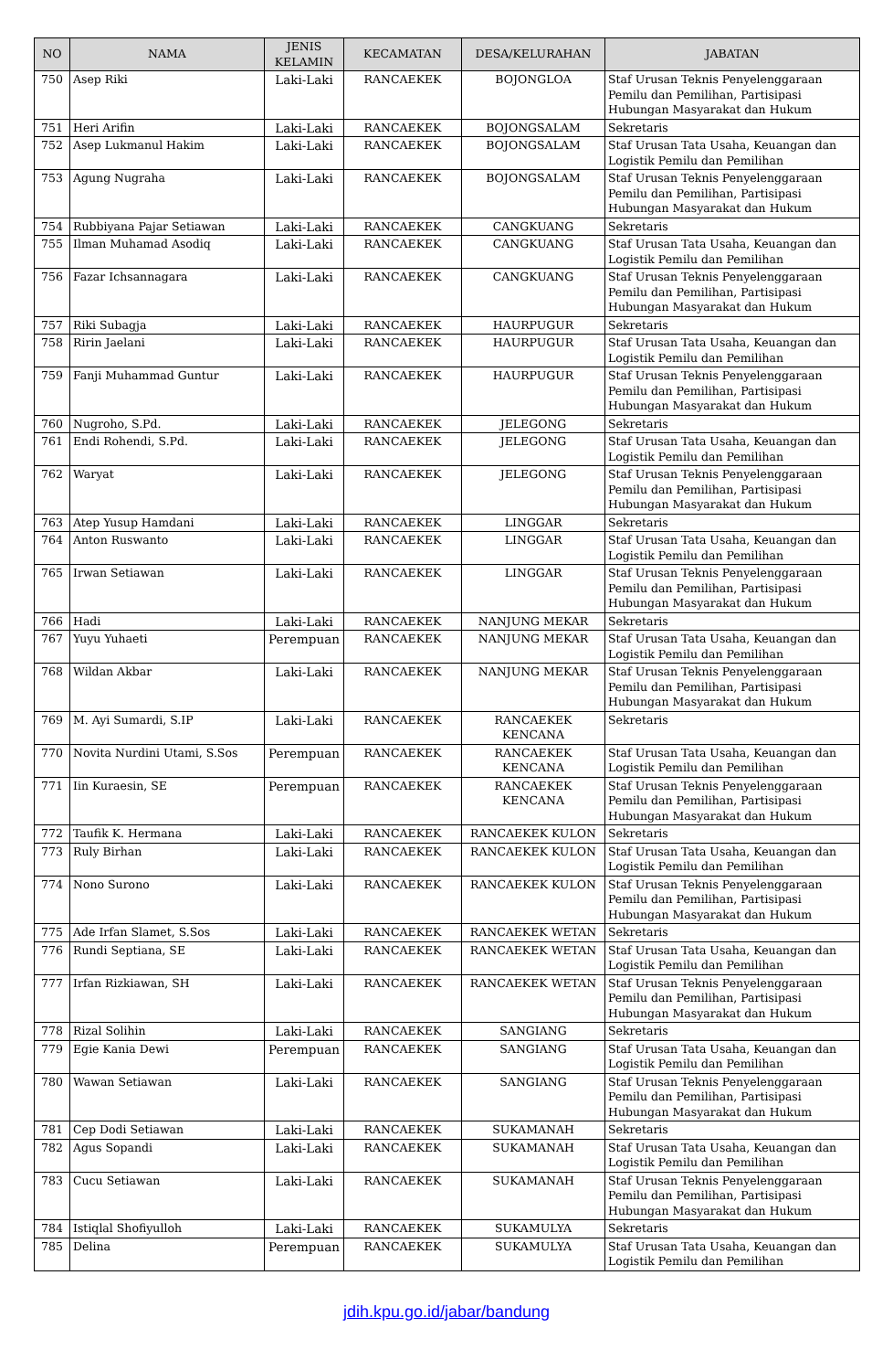| NO | NAMA | JENIS KELAMIN | KECAMATAN | DESA/KELURAHAN | JABATAN |
| --- | --- | --- | --- | --- | --- |
| 750 | Asep Riki | Laki-Laki | RANCAEKEK | BOJONGLOA | Staf Urusan Teknis Penyelenggaraan Pemilu dan Pemilihan, Partisipasi Hubungan Masyarakat dan Hukum |
| 751 | Heri Arifin | Laki-Laki | RANCAEKEK | BOJONGSALAM | Sekretaris |
| 752 | Asep Lukmanul Hakim | Laki-Laki | RANCAEKEK | BOJONGSALAM | Staf Urusan Tata Usaha, Keuangan dan Logistik Pemilu dan Pemilihan |
| 753 | Agung Nugraha | Laki-Laki | RANCAEKEK | BOJONGSALAM | Staf Urusan Teknis Penyelenggaraan Pemilu dan Pemilihan, Partisipasi Hubungan Masyarakat dan Hukum |
| 754 | Rubbiyana Pajar Setiawan | Laki-Laki | RANCAEKEK | CANGKUANG | Sekretaris |
| 755 | Ilman Muhamad Asodiq | Laki-Laki | RANCAEKEK | CANGKUANG | Staf Urusan Tata Usaha, Keuangan dan Logistik Pemilu dan Pemilihan |
| 756 | Fazar Ichsannagara | Laki-Laki | RANCAEKEK | CANGKUANG | Staf Urusan Teknis Penyelenggaraan Pemilu dan Pemilihan, Partisipasi Hubungan Masyarakat dan Hukum |
| 757 | Riki Subagja | Laki-Laki | RANCAEKEK | HAURPUGUR | Sekretaris |
| 758 | Ririn Jaelani | Laki-Laki | RANCAEKEK | HAURPUGUR | Staf Urusan Tata Usaha, Keuangan dan Logistik Pemilu dan Pemilihan |
| 759 | Fanji Muhammad Guntur | Laki-Laki | RANCAEKEK | HAURPUGUR | Staf Urusan Teknis Penyelenggaraan Pemilu dan Pemilihan, Partisipasi Hubungan Masyarakat dan Hukum |
| 760 | Nugroho, S.Pd. | Laki-Laki | RANCAEKEK | JELEGONG | Sekretaris |
| 761 | Endi Rohendi, S.Pd. | Laki-Laki | RANCAEKEK | JELEGONG | Staf Urusan Tata Usaha, Keuangan dan Logistik Pemilu dan Pemilihan |
| 762 | Waryat | Laki-Laki | RANCAEKEK | JELEGONG | Staf Urusan Teknis Penyelenggaraan Pemilu dan Pemilihan, Partisipasi Hubungan Masyarakat dan Hukum |
| 763 | Atep Yusup Hamdani | Laki-Laki | RANCAEKEK | LINGGAR | Sekretaris |
| 764 | Anton Ruswanto | Laki-Laki | RANCAEKEK | LINGGAR | Staf Urusan Tata Usaha, Keuangan dan Logistik Pemilu dan Pemilihan |
| 765 | Irwan Setiawan | Laki-Laki | RANCAEKEK | LINGGAR | Staf Urusan Teknis Penyelenggaraan Pemilu dan Pemilihan, Partisipasi Hubungan Masyarakat dan Hukum |
| 766 | Hadi | Laki-Laki | RANCAEKEK | NANJUNG MEKAR | Sekretaris |
| 767 | Yuyu Yuhaeti | Perempuan | RANCAEKEK | NANJUNG MEKAR | Staf Urusan Tata Usaha, Keuangan dan Logistik Pemilu dan Pemilihan |
| 768 | Wildan Akbar | Laki-Laki | RANCAEKEK | NANJUNG MEKAR | Staf Urusan Teknis Penyelenggaraan Pemilu dan Pemilihan, Partisipasi Hubungan Masyarakat dan Hukum |
| 769 | M. Ayi Sumardi, S.IP | Laki-Laki | RANCAEKEK | RANCAEKEK KENCANA | Sekretaris |
| 770 | Novita Nurdini Utami, S.Sos | Perempuan | RANCAEKEK | RANCAEKEK KENCANA | Staf Urusan Tata Usaha, Keuangan dan Logistik Pemilu dan Pemilihan |
| 771 | Iin Kuraesin, SE | Perempuan | RANCAEKEK | RANCAEKEK KENCANA | Staf Urusan Teknis Penyelenggaraan Pemilu dan Pemilihan, Partisipasi Hubungan Masyarakat dan Hukum |
| 772 | Taufik K. Hermana | Laki-Laki | RANCAEKEK | RANCAEKEK KULON | Sekretaris |
| 773 | Ruly Birhan | Laki-Laki | RANCAEKEK | RANCAEKEK KULON | Staf Urusan Tata Usaha, Keuangan dan Logistik Pemilu dan Pemilihan |
| 774 | Nono Surono | Laki-Laki | RANCAEKEK | RANCAEKEK KULON | Staf Urusan Teknis Penyelenggaraan Pemilu dan Pemilihan, Partisipasi Hubungan Masyarakat dan Hukum |
| 775 | Ade Irfan Slamet, S.Sos | Laki-Laki | RANCAEKEK | RANCAEKEK WETAN | Sekretaris |
| 776 | Rundi Septiana, SE | Laki-Laki | RANCAEKEK | RANCAEKEK WETAN | Staf Urusan Tata Usaha, Keuangan dan Logistik Pemilu dan Pemilihan |
| 777 | Irfan Rizkiawan, SH | Laki-Laki | RANCAEKEK | RANCAEKEK WETAN | Staf Urusan Teknis Penyelenggaraan Pemilu dan Pemilihan, Partisipasi Hubungan Masyarakat dan Hukum |
| 778 | Rizal Solihin | Laki-Laki | RANCAEKEK | SANGIANG | Sekretaris |
| 779 | Egie Kania Dewi | Perempuan | RANCAEKEK | SANGIANG | Staf Urusan Tata Usaha, Keuangan dan Logistik Pemilu dan Pemilihan |
| 780 | Wawan Setiawan | Laki-Laki | RANCAEKEK | SANGIANG | Staf Urusan Teknis Penyelenggaraan Pemilu dan Pemilihan, Partisipasi Hubungan Masyarakat dan Hukum |
| 781 | Cep Dodi Setiawan | Laki-Laki | RANCAEKEK | SUKAMANAH | Sekretaris |
| 782 | Agus Sopandi | Laki-Laki | RANCAEKEK | SUKAMANAH | Staf Urusan Tata Usaha, Keuangan dan Logistik Pemilu dan Pemilihan |
| 783 | Cucu Setiawan | Laki-Laki | RANCAEKEK | SUKAMANAH | Staf Urusan Teknis Penyelenggaraan Pemilu dan Pemilihan, Partisipasi Hubungan Masyarakat dan Hukum |
| 784 | Istiqlal Shofiyulloh | Laki-Laki | RANCAEKEK | SUKAMULYA | Sekretaris |
| 785 | Delina | Perempuan | RANCAEKEK | SUKAMULYA | Staf Urusan Tata Usaha, Keuangan dan Logistik Pemilu dan Pemilihan |
jdih.kpu.go.id/jabar/bandung